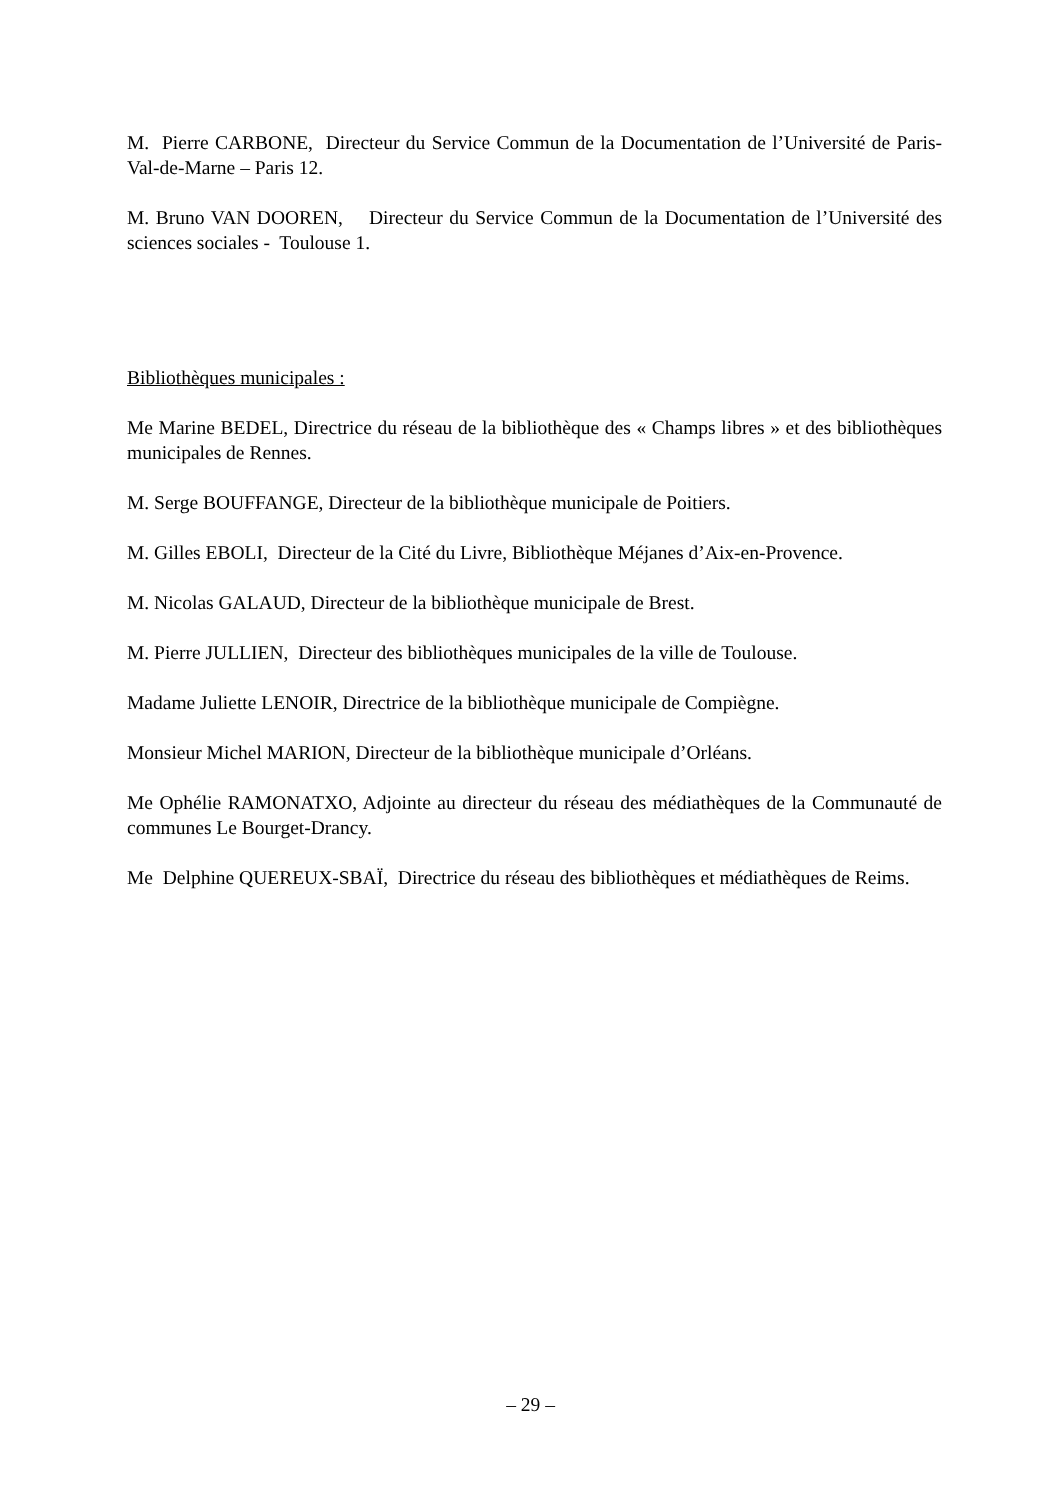M. Pierre CARBONE, Directeur du Service Commun de la Documentation de l’Université de Paris-Val-de-Marne – Paris 12.
M. Bruno VAN DOOREN, Directeur du Service Commun de la Documentation de l’Université des sciences sociales - Toulouse 1.
Bibliothèques municipales :
Me Marine BEDEL, Directrice du réseau de la bibliothèque des « Champs libres » et des bibliothèques municipales de Rennes.
M. Serge BOUFFANGE, Directeur de la bibliothèque municipale de Poitiers.
M. Gilles EBOLI, Directeur de la Cité du Livre, Bibliothèque Méjanes d’Aix-en-Provence.
M. Nicolas GALAUD, Directeur de la bibliothèque municipale de Brest.
M. Pierre JULLIEN, Directeur des bibliothèques municipales de la ville de Toulouse.
Madame Juliette LENOIR, Directrice de la bibliothèque municipale de Compiègne.
Monsieur Michel MARION, Directeur de la bibliothèque municipale d’Orléans.
Me Ophélie RAMONATXO, Adjointe au directeur du réseau des médiathèques de la Communauté de communes Le Bourget-Drancy.
Me Delphine QUEREUX-SBAÏ, Directrice du réseau des bibliothèques et médiathèques de Reims.
– 29 –